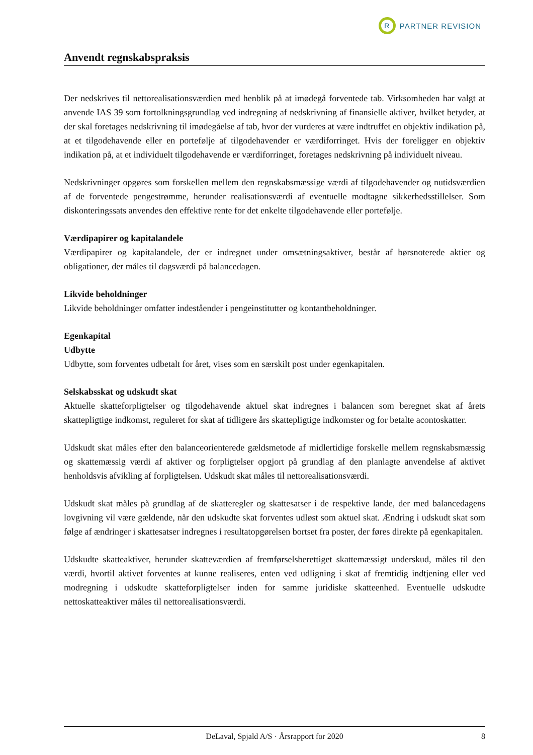R
PARTNER REVISION
Anvendt regnskabspraksis
Der nedskrives til nettorealisationsværdien med henblik på at imødegå forventede tab. Virksomheden har valgt at anvende IAS 39 som fortolkningsgrundlag ved indregning af nedskrivning af finansielle aktiver, hvilket betyder, at der skal foretages nedskrivning til imødegåelse af tab, hvor der vurderes at være indtruffet en objektiv indikation på, at et tilgodehavende eller en portefølje af tilgodehavender er værdiforringet. Hvis der foreligger en objektiv indikation på, at et individuelt tilgodehavende er værdiforringet, foretages nedskrivning på individuelt niveau.
Nedskrivninger opgøres som forskellen mellem den regnskabsmæssige værdi af tilgodehavender og nutidsværdien af de forventede pengestrømme, herunder realisationsværdi af eventuelle modtagne sikkerhedsstillelser. Som diskonteringssats anvendes den effektive rente for det enkelte tilgodehavende eller portefølje.
Værdipapirer og kapitalandele
Værdipapirer og kapitalandele, der er indregnet under omsætningsaktiver, består af børsnoterede aktier og obligationer, der måles til dagsværdi på balancedagen.
Likvide beholdninger
Likvide beholdninger omfatter indeståender i pengeinstitutter og kontantbeholdninger.
Egenkapital
Udbytte
Udbytte, som forventes udbetalt for året, vises som en særskilt post under egenkapitalen.
Selskabsskat og udskudt skat
Aktuelle skatteforpligtelser og tilgodehavende aktuel skat indregnes i balancen som beregnet skat af årets skattepligtige indkomst, reguleret for skat af tidligere års skattepligtige indkomster og for betalte acontoskatter.
Udskudt skat måles efter den balanceorienterede gældsmetode af midlertidige forskelle mellem regnskabsmæssig og skattemæssig værdi af aktiver og forpligtelser opgjort på grundlag af den planlagte anvendelse af aktivet henholdsvis afvikling af forpligtelsen. Udskudt skat måles til nettorealisationsværdi.
Udskudt skat måles på grundlag af de skatteregler og skattesatser i de respektive lande, der med balancedagens lovgivning vil være gældende, når den udskudte skat forventes udløst som aktuel skat. Ændring i udskudt skat som følge af ændringer i skattesatser indregnes i resultatopgørelsen bortset fra poster, der føres direkte på egenkapitalen.
Udskudte skatteaktiver, herunder skatteværdien af fremførselsberettiget skattemæssigt underskud, måles til den værdi, hvortil aktivet forventes at kunne realiseres, enten ved udligning i skat af fremtidig indtjening eller ved modregning i udskudte skatteforpligtelser inden for samme juridiske skatteenhed. Eventuelle udskudte nettoskatteaktiver måles til nettorealisationsværdi.
DeLaval, Spjald A/S · Årsrapport for 2020 8